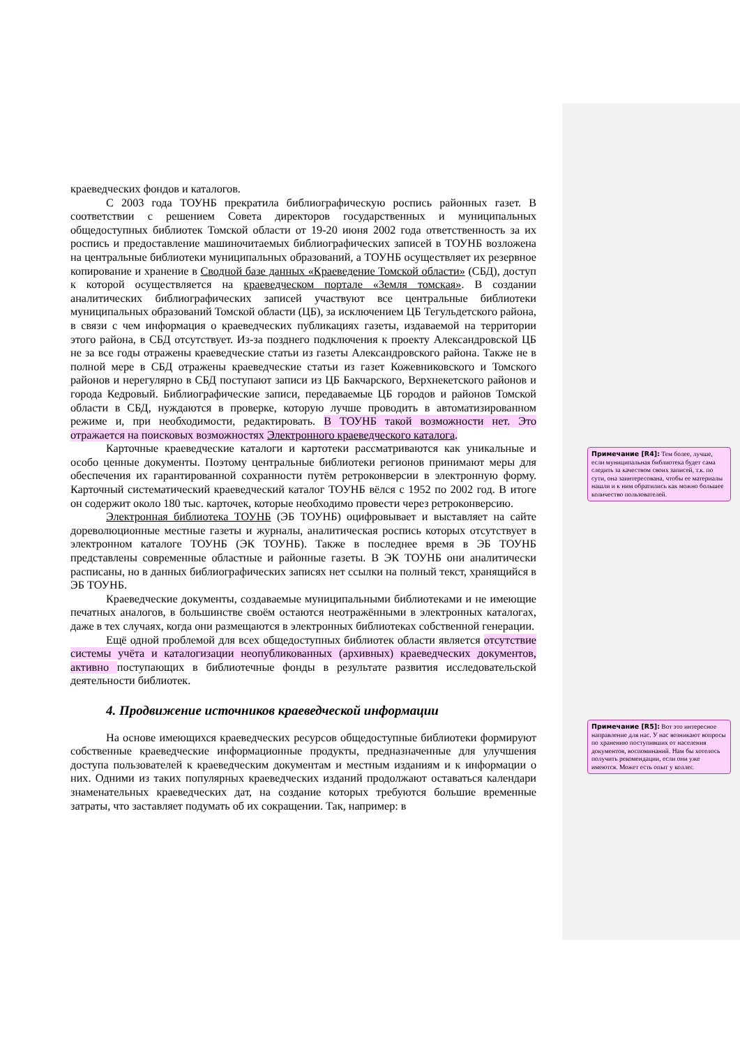краеведческих фондов и каталогов.
С 2003 года ТОУНБ прекратила библиографическую роспись районных газет. В соответствии с решением Совета директоров государственных и муниципальных общедоступных библиотек Томской области от 19-20 июня 2002 года ответственность за их роспись и предоставление машиночитаемых библиографических записей в ТОУНБ возложена на центральные библиотеки муниципальных образований, а ТОУНБ осуществляет их резервное копирование и хранение в Сводной базе данных «Краеведение Томской области» (СБД), доступ к которой осуществляется на краеведческом портале «Земля томская». В создании аналитических библиографических записей участвуют все центральные библиотеки муниципальных образований Томской области (ЦБ), за исключением ЦБ Тегульдетского района, в связи с чем информация о краеведческих публикациях газеты, издаваемой на территории этого района, в СБД отсутствует. Из-за позднего подключения к проекту Александровской ЦБ не за все годы отражены краеведческие статьи из газеты Александровского района. Также не в полной мере в СБД отражены краеведческие статьи из газет Кожевниковского и Томского районов и нерегулярно в СБД поступают записи из ЦБ Бакчарского, Верхнекетского районов и города Кедровый. Библиографические записи, передаваемые ЦБ городов и районов Томской области в СБД, нуждаются в проверке, которую лучше проводить в автоматизированном режиме и, при необходимости, редактировать. В ТОУНБ такой возможности нет. Это отражается на поисковых возможностях Электронного краеведческого каталога.
Карточные краеведческие каталоги и картотеки рассматриваются как уникальные и особо ценные документы. Поэтому центральные библиотеки регионов принимают меры для обеспечения их гарантированной сохранности путём ретроконверсии в электронную форму. Карточный систематический краеведческий каталог ТОУНБ вёлся с 1952 по 2002 год. В итоге он содержит около 180 тыс. карточек, которые необходимо провести через ретроконверсию.
Электронная библиотека ТОУНБ (ЭБ ТОУНБ) оцифровывает и выставляет на сайте дореволюционные местные газеты и журналы, аналитическая роспись которых отсутствует в электронном каталоге ТОУНБ (ЭК ТОУНБ). Также в последнее время в ЭБ ТОУНБ представлены современные областные и районные газеты. В ЭК ТОУНБ они аналитически расписаны, но в данных библиографических записях нет ссылки на полный текст, хранящийся в ЭБ ТОУНБ.
Краеведческие документы, создаваемые муниципальными библиотеками и не имеющие печатных аналогов, в большинстве своём остаются неотражёнными в электронных каталогах, даже в тех случаях, когда они размещаются в электронных библиотеках собственной генерации.
Ещё одной проблемой для всех общедоступных библиотек области является отсутствие системы учёта и каталогизации неопубликованных (архивных) краеведческих документов, активно поступающих в библиотечные фонды в результате развития исследовательской деятельности библиотек.
4. Продвижение источников краеведческой информации
На основе имеющихся краеведческих ресурсов общедоступные библиотеки формируют собственные краеведческие информационные продукты, предназначенные для улучшения доступа пользователей к краеведческим документам и местным изданиям и к информации о них. Одними из таких популярных краеведческих изданий продолжают оставаться календари знаменательных краеведческих дат, на создание которых требуются большие временные затраты, что заставляет подумать об их сокращении. Так, например: в
Примечание [R4]: Тем более, лучше, если муниципальная библиотека будет сама следить за качеством своих записей, т.к. по сути, она заинтересована, чтобы ее материалы нашли и к ним обратились как можно большее количество пользователей.
Примечание [R5]: Вот это интересное направление для нас. У нас возникают вопросы по хранению поступивших от населения документов, воспоминаний. Нам бы хотелось получить рекомендации, если они уже имеются. Может есть опыт у коллег.